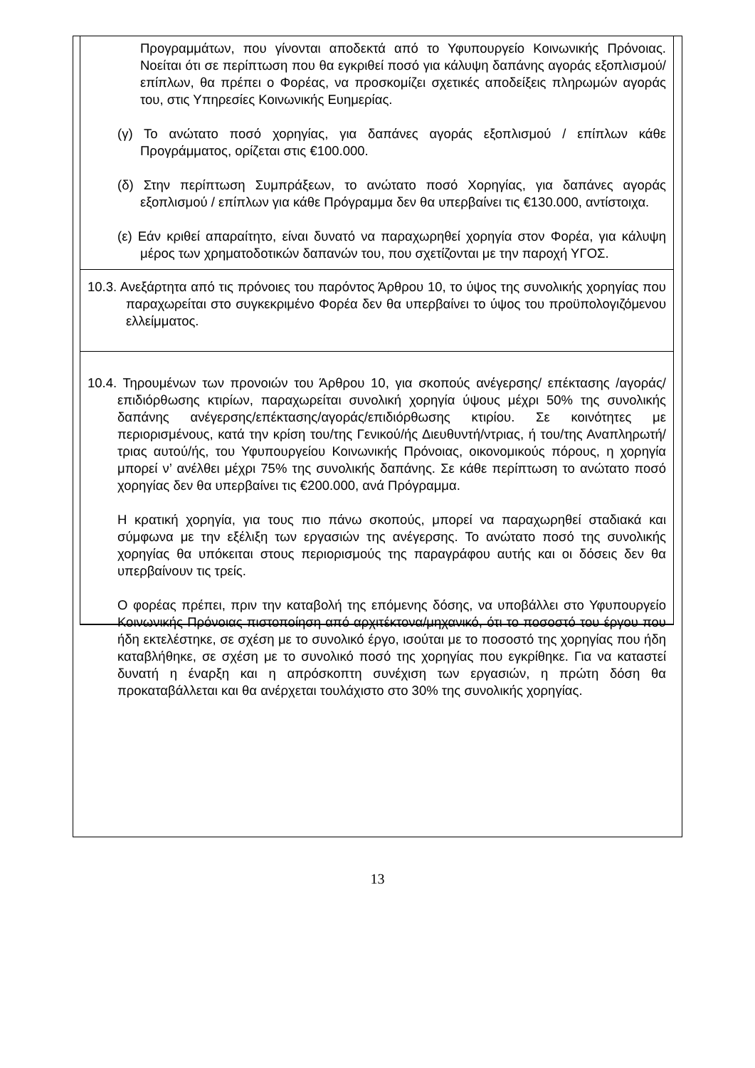Προγραμμάτων, που γίνονται αποδεκτά από το Υφυπουργείο Κοινωνικής Πρόνοιας. Νοείται ότι σε περίπτωση που θα εγκριθεί ποσό για κάλυψη δαπάνης αγοράς εξοπλισμού/ επίπλων, θα πρέπει ο Φορέας, να προσκομίζει σχετικές αποδείξεις πληρωμών αγοράς του, στις Υπηρεσίες Κοινωνικής Ευημερίας.
(γ) Το ανώτατο ποσό χορηγίας, για δαπάνες αγοράς εξοπλισμού / επίπλων κάθε Προγράμματος, ορίζεται στις €100.000.
(δ) Στην περίπτωση Συμπράξεων, το ανώτατο ποσό Χορηγίας, για δαπάνες αγοράς εξοπλισμού / επίπλων για κάθε Πρόγραμμα δεν θα υπερβαίνει τις €130.000, αντίστοιχα.
(ε) Εάν κριθεί απαραίτητο, είναι δυνατό να παραχωρηθεί χορηγία στον Φορέα, για κάλυψη μέρος των χρηματοδοτικών δαπανών του, που σχετίζονται με την παροχή ΥΓΟΣ.
10.3. Ανεξάρτητα από τις πρόνοιες του παρόντος Άρθρου 10, το ύψος της συνολικής χορηγίας που παραχωρείται στο συγκεκριμένο Φορέα δεν θα υπερβαίνει το ύψος του προϋπολογιζόμενου ελλείμματος.
10.4. Τηρουμένων των προνοιών του Άρθρου 10, για σκοπούς ανέγερσης/ επέκτασης /αγοράς/ επιδιόρθωσης κτιρίων, παραχωρείται συνολική χορηγία ύψους μέχρι 50% της συνολικής δαπάνης ανέγερσης/επέκτασης/αγοράς/επιδιόρθωσης κτιρίου. Σε κοινότητες με περιορισμένους, κατά την κρίση του/της Γενικού/ής Διευθυντή/ντριας, ή του/της Αναπληρωτή/τριας αυτού/ής, του Υφυπουργείου Κοινωνικής Πρόνοιας, οικονομικούς πόρους, η χορηγία μπορεί ν’ ανέλθει μέχρι 75% της συνολικής δαπάνης. Σε κάθε περίπτωση το ανώτατο ποσό χορηγίας δεν θα υπερβαίνει τις €200.000, ανά Πρόγραμμα.
Η κρατική χορηγία, για τους πιο πάνω σκοπούς, μπορεί να παραχωρηθεί σταδιακά και σύμφωνα με την εξέλιξη των εργασιών της ανέγερσης. Το ανώτατο ποσό της συνολικής χορηγίας θα υπόκειται στους περιορισμούς της παραγράφου αυτής και οι δόσεις δεν θα υπερβαίνουν τις τρείς.
Ο φορέας πρέπει, πριν την καταβολή της επόμενης δόσης, να υποβάλλει στο Υφυπουργείο Κοινωνικής Πρόνοιας πιστοποίηση από αρχιτέκτονα/μηχανικό, ότι το ποσοστό του έργου που ήδη εκτελέστηκε, σε σχέση με το συνολικό έργο, ισούται με το ποσοστό της χορηγίας που ήδη καταβλήθηκε, σε σχέση με το συνολικό ποσό της χορηγίας που εγκρίθηκε. Για να καταστεί δυνατή η έναρξη και η απρόσκοπτη συνέχιση των εργασιών, η πρώτη δόση θα προκαταβάλλεται και θα ανέρχεται τουλάχιστο στο 30% της συνολικής χορηγίας.
13